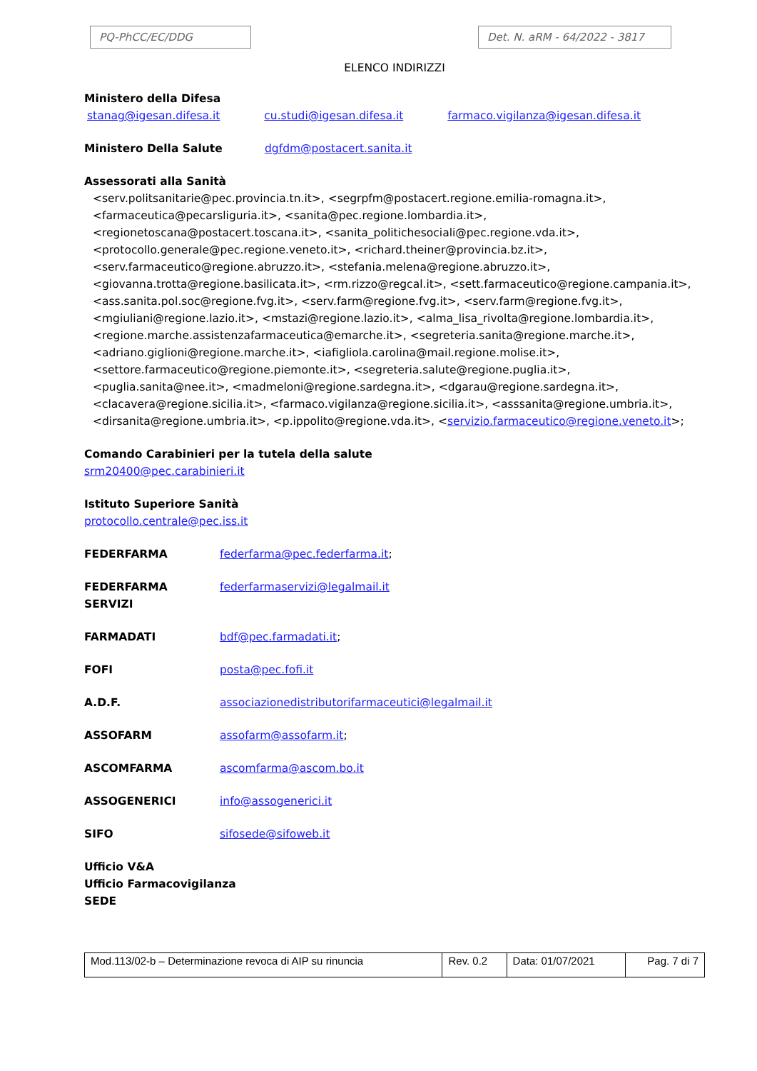PQ-PhCC/EC/DDG Det. N. aRM - 64/2022 - 3817
ELENCO INDIRIZZI
Ministero della Difesa
stanag@igesan.difesa.it cu.studi@igesan.difesa.it farmaco.vigilanza@igesan.difesa.it
Ministero Della Salute dgfdm@postacert.sanita.it
Assessorati alla Sanità
<serv.politsanitarie@pec.provincia.tn.it>, <segrpfm@postacert.regione.emilia-romagna.it>, <farmaceutica@pecarsliguria.it>, <sanita@pec.regione.lombardia.it>, <regionetoscana@postacert.toscana.it>, <sanita_politichesociali@pec.regione.vda.it>, <protocollo.generale@pec.regione.veneto.it>, <richard.theiner@provincia.bz.it>, <serv.farmaceutico@regione.abruzzo.it>, <stefania.melena@regione.abruzzo.it>, <giovanna.trotta@regione.basilicata.it>, <rm.rizzo@regcal.it>, <sett.farmaceutico@regione.campania.it>, <ass.sanita.pol.soc@regione.fvg.it>, <serv.farm@regione.fvg.it>, <serv.farm@regione.fvg.it>, <mgiuliani@regione.lazio.it>, <mstazi@regione.lazio.it>, <alma_lisa_rivolta@regione.lombardia.it>, <regione.marche.assistenzafarmaceutica@emarche.it>, <segreteria.sanita@regione.marche.it>, <adriano.giglioni@regione.marche.it>, <iafigliola.carolina@mail.regione.molise.it>, <settore.farmaceutico@regione.piemonte.it>, <segreteria.salute@regione.puglia.it>, <puglia.sanita@nee.it>, <madmeloni@regione.sardegna.it>, <dgarau@regione.sardegna.it>, <clacavera@regione.sicilia.it>, <farmaco.vigilanza@regione.sicilia.it>, <asssanita@regione.umbria.it>, <dirsanita@regione.umbria.it>, <p.ippolito@regione.vda.it>, <servizio.farmaceutico@regione.veneto.it>;
Comando Carabinieri per la tutela della salute
srm20400@pec.carabinieri.it
Istituto Superiore Sanità
protocollo.centrale@pec.iss.it
FEDERFARMA federfarma@pec.federfarma.it;
FEDERFARMA SERVIZI federfarmaservizi@legalmail.it
FARMADATI bdf@pec.farmadati.it;
FOFI posta@pec.fofi.it
A.D.F. associazionedistributorifarmaceutici@legalmail.it
ASSOFARM assofarm@assofarm.it;
ASCOMFARMA ascomfarma@ascom.bo.it
ASSOGENERICI info@assogenerici.it
SIFO sifosede@sifoweb.it
Ufficio V&A
Ufficio Farmacovigilanza
SEDE
| Mod.113/02-b – Determinazione revoca di AIP su rinuncia | Rev. 0.2 | Data: 01/07/2021 | Pag. 7 di 7 |